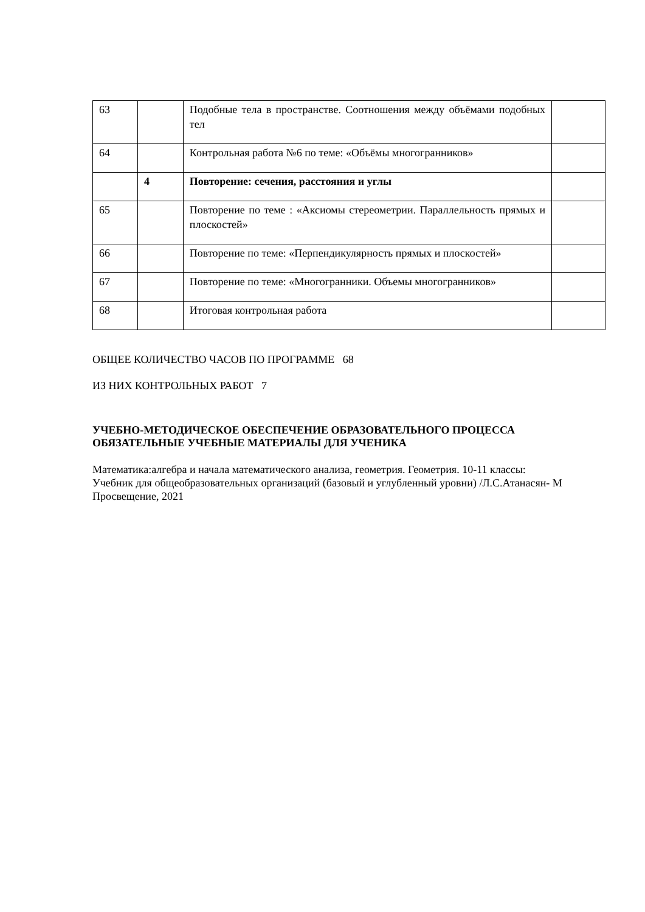| 63 | | Подобные тела в пространстве. Соотношения между объёмами подобных тел | |
| 64 | | Контрольная работа №6 по теме: «Объёмы многогранников» | |
| | 4 | Повторение: сечения, расстояния и углы | |
| 65 | | Повторение по теме : «Аксиомы стереометрии. Параллельность прямых и плоскостей» | |
| 66 | | Повторение по теме: «Перпендикулярность прямых и плоскостей» | |
| 67 | | Повторение по теме: «Многогранники. Объемы многогранников» | |
| 68 | | Итоговая контрольная работа | |
ОБЩЕЕ КОЛИЧЕСТВО ЧАСОВ ПО ПРОГРАММЕ 68
ИЗ НИХ КОНТРОЛЬНЫХ РАБОТ 7
УЧЕБНО-МЕТОДИЧЕСКОЕ ОБЕСПЕЧЕНИЕ ОБРАЗОВАТЕЛЬНОГО ПРОЦЕССА
ОБЯЗАТЕЛЬНЫЕ УЧЕБНЫЕ МАТЕРИАЛЫ ДЛЯ УЧЕНИКА
Математика:алгебра и начала математического анализа, геометрия. Геометрия. 10-11 классы:
Учебник для общеобразовательных организаций (базовый и углубленный уровни) /Л.С.Атанасян- М
Просвещение, 2021